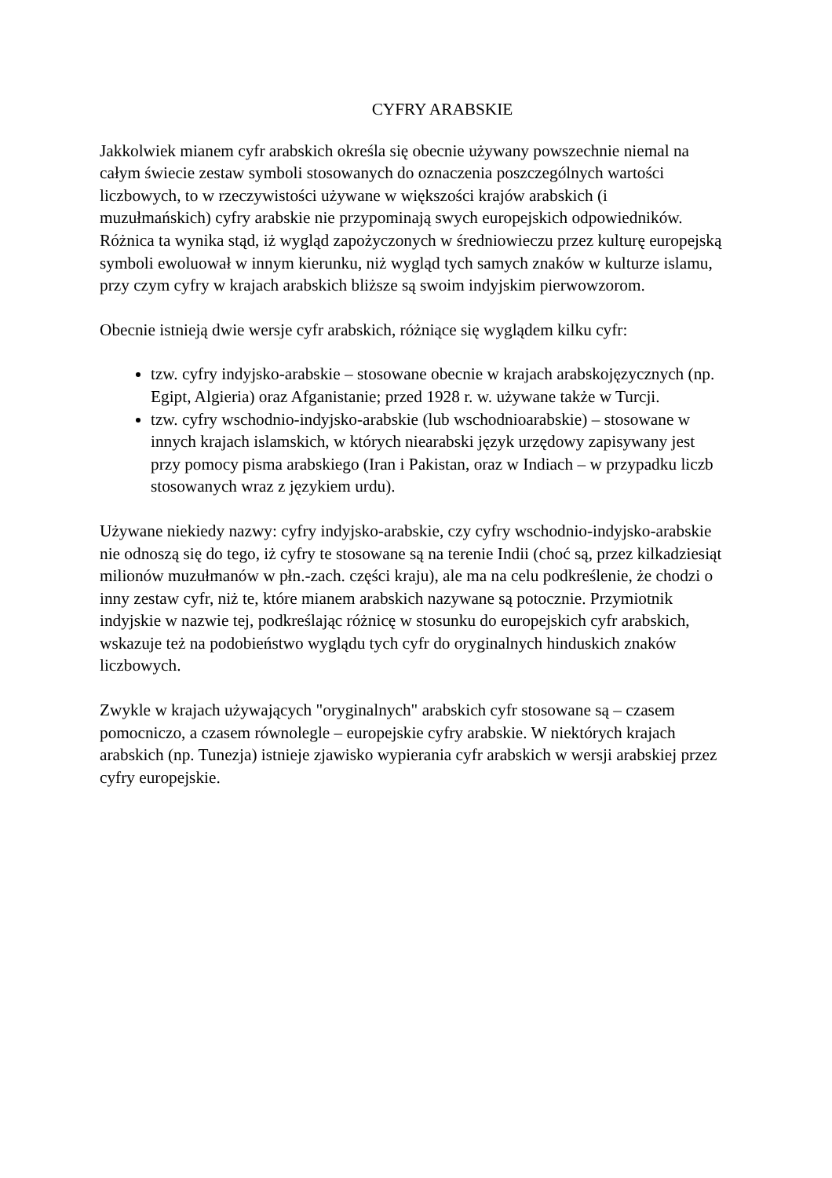CYFRY ARABSKIE
Jakkolwiek mianem cyfr arabskich określa się obecnie używany powszechnie niemal na całym świecie zestaw symboli stosowanych do oznaczenia poszczególnych wartości liczbowych, to w rzeczywistości używane w większości krajów arabskich (i muzułmańskich) cyfry arabskie nie przypominają swych europejskich odpowiedników. Różnica ta wynika stąd, iż wygląd zapożyczonych w średniowieczu przez kulturę europejską symboli ewoluował w innym kierunku, niż wygląd tych samych znaków w kulturze islamu, przy czym cyfry w krajach arabskich bliższe są swoim indyjskim pierwowzorom.
Obecnie istnieją dwie wersje cyfr arabskich, różniące się wyglądem kilku cyfr:
tzw. cyfry indyjsko-arabskie – stosowane obecnie w krajach arabskojęzycznych (np. Egipt, Algieria) oraz Afganistanie; przed 1928 r. w. używane także w Turcji.
tzw. cyfry wschodnio-indyjsko-arabskie (lub wschodnioarabskie) – stosowane w innych krajach islamskich, w których niearabski język urzędowy zapisywany jest przy pomocy pisma arabskiego (Iran i Pakistan, oraz w Indiach – w przypadku liczb stosowanych wraz z językiem urdu).
Używane niekiedy nazwy: cyfry indyjsko-arabskie, czy cyfry wschodnio-indyjsko-arabskie nie odnoszą się do tego, iż cyfry te stosowane są na terenie Indii (choć są, przez kilkadziesiąt milionów muzułmanów w płn.-zach. części kraju), ale ma na celu podkreślenie, że chodzi o inny zestaw cyfr, niż te, które mianem arabskich nazywane są potocznie. Przymiotnik indyjskie w nazwie tej, podkreślając różnicę w stosunku do europejskich cyfr arabskich, wskazuje też na podobieństwo wyglądu tych cyfr do oryginalnych hinduskich znaków liczbowych.
Zwykle w krajach używających "oryginalnych" arabskich cyfr stosowane są – czasem pomocniczo, a czasem równolegle – europejskie cyfry arabskie. W niektórych krajach arabskich (np. Tunezja) istnieje zjawisko wypierania cyfr arabskich w wersji arabskiej przez cyfry europejskie.